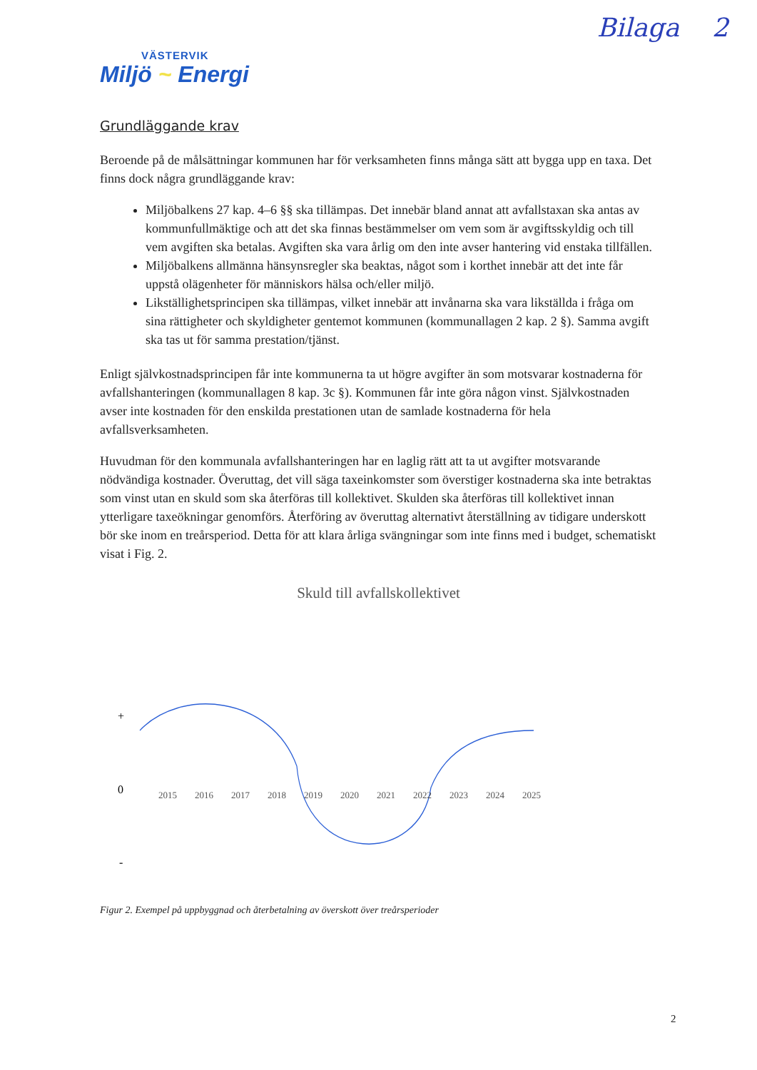Bilaga 2
VÄSTERVIK
Miljö ~ Energi
Grundläggande krav
Beroende på de målsättningar kommunen har för verksamheten finns många sätt att bygga upp en taxa. Det finns dock några grundläggande krav:
Miljöbalkens 27 kap. 4–6 §§ ska tillämpas. Det innebär bland annat att avfallstaxan ska antas av kommunfullmäktige och att det ska finnas bestämmelser om vem som är avgiftsskyldig och till vem avgiften ska betalas. Avgiften ska vara årlig om den inte avser hantering vid enstaka tillfällen.
Miljöbalkens allmänna hänsynsregler ska beaktas, något som i korthet innebär att det inte får uppstå olägenheter för människors hälsa och/eller miljö.
Likställighetsprincipen ska tillämpas, vilket innebär att invånarna ska vara likställda i fråga om sina rättigheter och skyldigheter gentemot kommunen (kommunallagen 2 kap. 2 §). Samma avgift ska tas ut för samma prestation/tjänst.
Enligt självkostnadsprincipen får inte kommunerna ta ut högre avgifter än som motsvarar kostnaderna för avfallshanteringen (kommunallagen 8 kap. 3c §). Kommunen får inte göra någon vinst. Självkostnaden avser inte kostnaden för den enskilda prestationen utan de samlade kostnaderna för hela avfallsverksamheten.
Huvudman för den kommunala avfallshanteringen har en laglig rätt att ta ut avgifter motsvarande nödvändiga kostnader. Överuttag, det vill säga taxeinkomster som överstiger kostnaderna ska inte betraktas som vinst utan en skuld som ska återföras till kollektivet. Skulden ska återföras till kollektivet innan ytterligare taxeökningar genomförs. Återföring av överuttag alternativt återställning av tidigare underskott bör ske inom en treårsperiod. Detta för att klara årliga svängningar som inte finns med i budget, schematiskt visat i Fig. 2.
Skuld till avfallskollektivet
+
0
-
2015
2016
2017
2018
2019
2020
2021
2022
2023
2024
2025
Figur 2. Exempel på uppbyggnad och återbetalning av överskott över treårsperioder
2